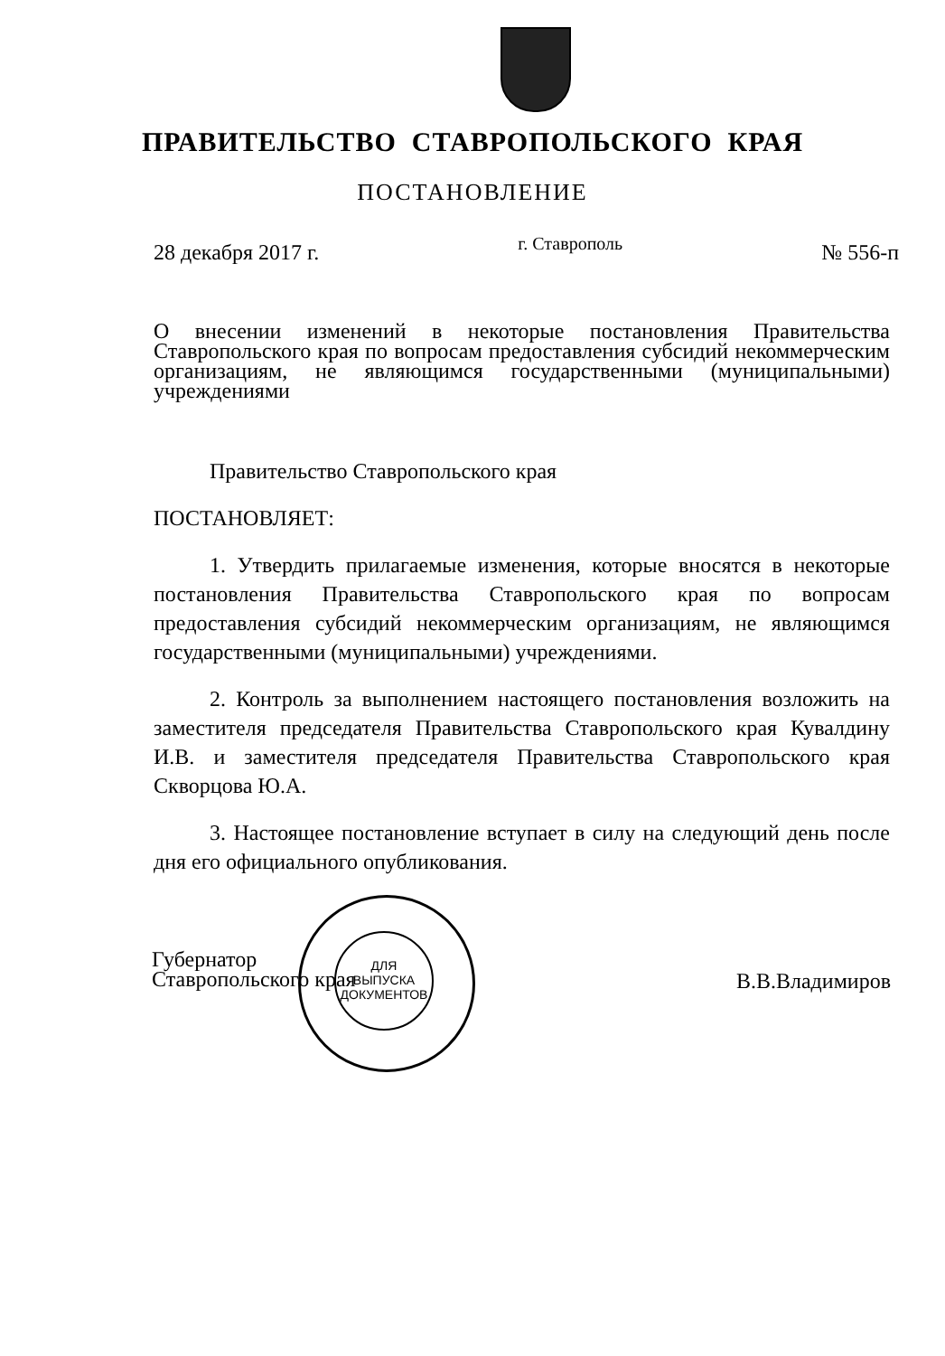ПРАВИТЕЛЬСТВО СТАВРОПОЛЬСКОГО КРАЯ
ПОСТАНОВЛЕНИЕ
28 декабря 2017 г. г. Ставрополь № 556-п
О внесении изменений в некоторые постановления Правительства Ставропольского края по вопросам предоставления субсидий некоммерческим организациям, не являющимся государственными (муниципальными) учреждениями
Правительство Ставропольского края
ПОСТАНОВЛЯЕТ:
1. Утвердить прилагаемые изменения, которые вносятся в некоторые постановления Правительства Ставропольского края по вопросам предоставления субсидий некоммерческим организациям, не являющимся государственными (муниципальными) учреждениями.
2. Контроль за выполнением настоящего постановления возложить на заместителя председателя Правительства Ставропольского края Кувалдину И.В. и заместителя председателя Правительства Ставропольского края Скворцова Ю.А.
3. Настоящее постановление вступает в силу на следующий день после дня его официального опубликования.
ДЛЯ
ВЫПУСКА
ДОКУМЕНТОВ
Губернатор
Ставропольского края
В.В.Владимиров